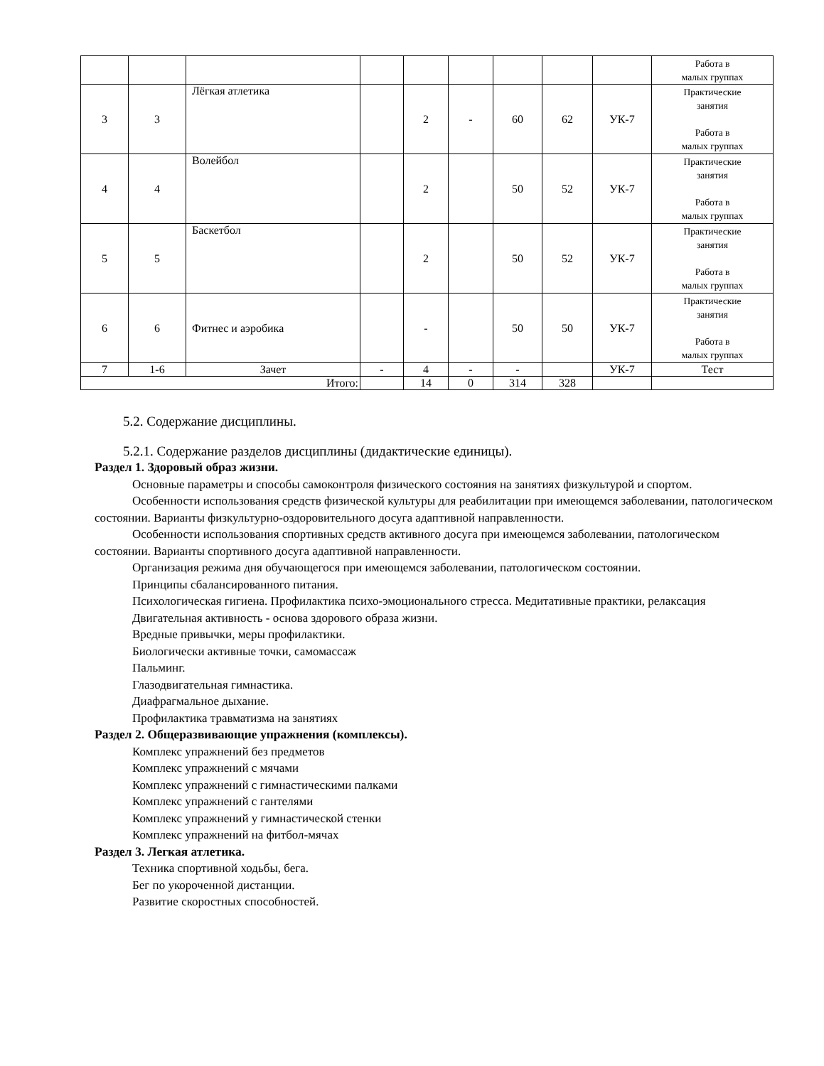| | | | | | | | | | Работа в малых группах |
| 3 | 3 | Лёгкая атлетика | | 2 | - | 60 | 62 | УК-7 | Практические занятия Работа в малых группах |
| 4 | 4 | Волейбол | | 2 | | 50 | 52 | УК-7 | Практические занятия Работа в малых группах |
| 5 | 5 | Баскетбол | | 2 | | 50 | 52 | УК-7 | Практические занятия Работа в малых группах |
| 6 | 6 | Фитнес и аэробика | | - | | 50 | 50 | УК-7 | Практические занятия Работа в малых группах |
| 7 | 1-6 | Зачет | - | 4 | - | - | | УК-7 | Тест |
| Итого: | | | | 14 | 0 | 314 | 328 | | |
5.2. Содержание дисциплины.
5.2.1. Содержание разделов дисциплины (дидактические единицы).
Раздел 1. Здоровый образ жизни.
Основные параметры и способы самоконтроля физического состояния на занятиях физкультурой и спортом.
Особенности использования средств физической культуры для реабилитации при имеющемся заболевании, патологическом состоянии. Варианты физкультурно-оздоровительного досуга адаптивной направленности.
Особенности использования спортивных средств активного досуга при имеющемся заболевании, патологическом состоянии. Варианты спортивного досуга адаптивной направленности.
Организация режима дня обучающегося при имеющемся заболевании, патологическом состоянии.
Принципы сбалансированного питания.
Психологическая гигиена. Профилактика психо-эмоционального стресса. Медитативные практики, релаксация
Двигательная активность - основа здорового образа жизни.
Вредные привычки, меры профилактики.
Биологически активные точки, самомассаж
Пальминг.
Глазодвигательная гимнастика.
Диафрагмальное дыхание.
Профилактика травматизма на занятиях
Раздел 2. Общеразвивающие упражнения (комплексы).
Комплекс упражнений без предметов
Комплекс упражнений с мячами
Комплекс упражнений с гимнастическими палками
Комплекс упражнений с гантелями
Комплекс упражнений у гимнастической стенки
Комплекс упражнений на фитбол-мячах
Раздел 3. Легкая атлетика.
Техника спортивной ходьбы, бега.
Бег по укороченной дистанции.
Развитие скоростных способностей.